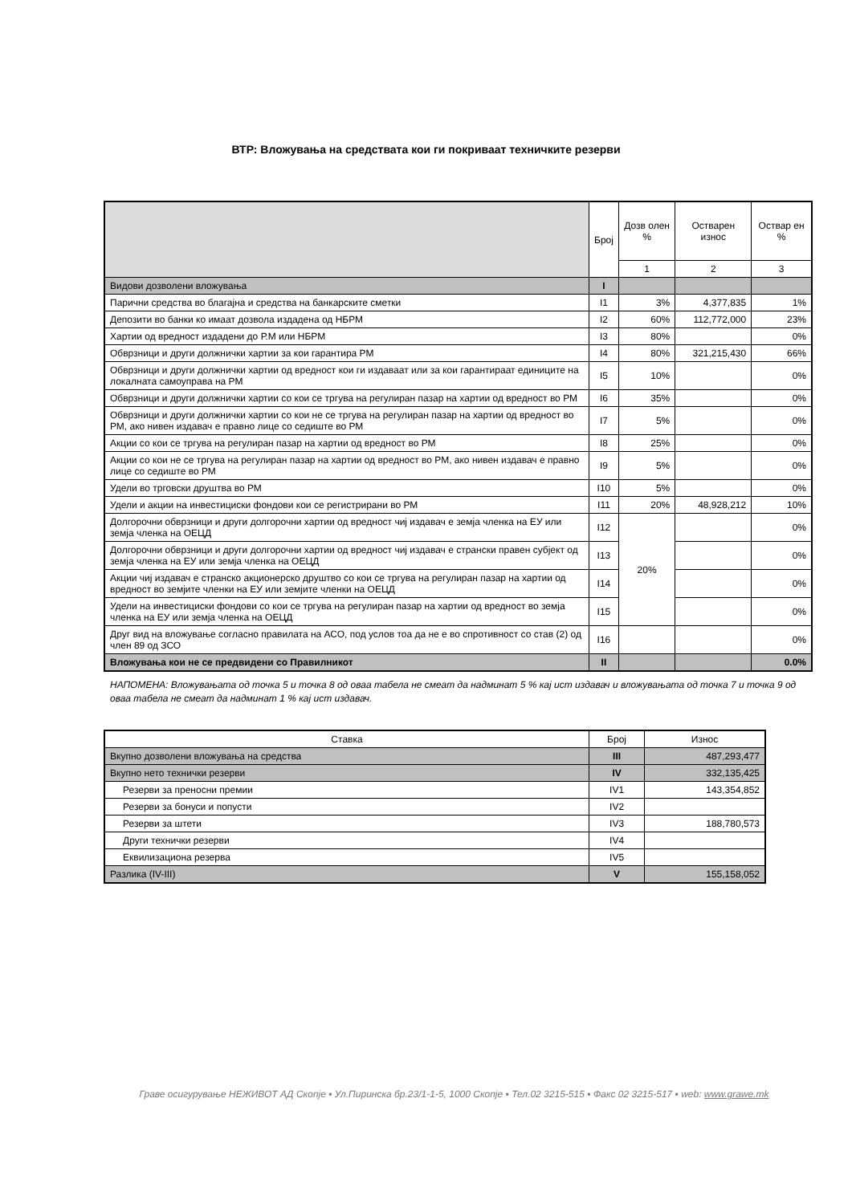ВТР: Вложувања на средствата кои ги покриваат техничките резерви
| | Број | Дозв олен % | Остварен износ | Оствар ен % |
| --- | --- | --- | --- | --- |
| | | 1 | 2 | 3 |
| Видови дозволени вложувања | I | | | |
| Парични средства во благајна и средства на банкарските сметки | I1 | 3% | 4,377,835 | 1% |
| Депозити во банки ко имаат дозвола издадена од НБРМ | I2 | 60% | 112,772,000 | 23% |
| Хартии од вредност издадени до Р.М или НБРМ | I3 | 80% | | 0% |
| Обврзници и други должнички хартии за кои гарантира РМ | I4 | 80% | 321,215,430 | 66% |
| Обврзници и други должнички хартии од вредност кои ги издаваат или за кои гарантираат единиците на локалната самоуправа на РМ | I5 | 10% | | 0% |
| Обврзници и други должнички хартии со кои се тргува на регулиран пазар на хартии од вредност во РМ | I6 | 35% | | 0% |
| Обврзници и други должнички хартии со кои не се тргува на регулиран пазар на хартии од вредност во РМ, ако нивен издавач е правно лице со седиште во РМ | I7 | 5% | | 0% |
| Акции со кои се тргува на регулиран пазар на хартии од вредност во РМ | I8 | 25% | | 0% |
| Акции со кои не се тргува на регулиран пазар на хартии од вредност во РМ, ако нивен издавач е правно лице со седиште во РМ | I9 | 5% | | 0% |
| Удели во трговски друштва во РМ | I10 | 5% | | 0% |
| Удели и акции на инвестициски фондови кои се регистрирани во РМ | I11 | 20% | 48,928,212 | 10% |
| Долгорочни обврзници и други долгорочни хартии од вредност чиј издавач е земја членка на ЕУ или земја членка на ОЕЦД | I12 | 20% | | 0% |
| Долгорочни обврзници и други долгорочни хартии од вредност чиј издавач е странски правен субјект од земја членка на ЕУ или земја членка на ОЕЦД | I13 | | | 0% |
| Акции чиј издавач е странско акционерско друштво со кои се тргува на регулиран пазар на хартии од вредност во земјите членки на ЕУ или земјите членки на ОЕЦД | I14 | | | 0% |
| Удели на инвестициски фондови со кои се тргува на регулиран пазар на хартии од вредност во земја членка на ЕУ или земја членка на ОЕЦД | I15 | | | 0% |
| Друг вид на вложување согласно правилата на АСО, под услов тоа да не е во спротивност со став (2) од член 89 од ЗСО | I16 | | | 0% |
| Вложувања кои не се предвидени со Правилникот | II | | | 0.0% |
НАПОМЕНА: Вложувањата од точка 5 и точка 8 од оваа табела не смеат да надминат 5 % кај ист издавач и вложувањата од точка 7 и точка 9 од оваа табела не смеат да надминат 1 % кај ист издавач.
| Ставка | Број | Износ |
| Вкупно дозволени вложувања на средства | III | 487,293,477 |
| Вкупно нето технички резерви | IV | 332,135,425 |
| Резерви за преносни премии | IV1 | 143,354,852 |
| Резерви за бонуси и попусти | IV2 | |
| Резерви за штети | IV3 | 188,780,573 |
| Други технички резерви | IV4 | |
| Еквилизациона резерва | IV5 | |
| Разлика (IV-III) | V | 155,158,052 |
Граве осигурување НЕЖИВОТ АД Скопје ▪ Ул.Пиринска бр.23/1-1-5, 1000 Скопје ▪ Тел.02 3215-515 ▪ Факс 02 3215-517 ▪ web: www.grawe.mk